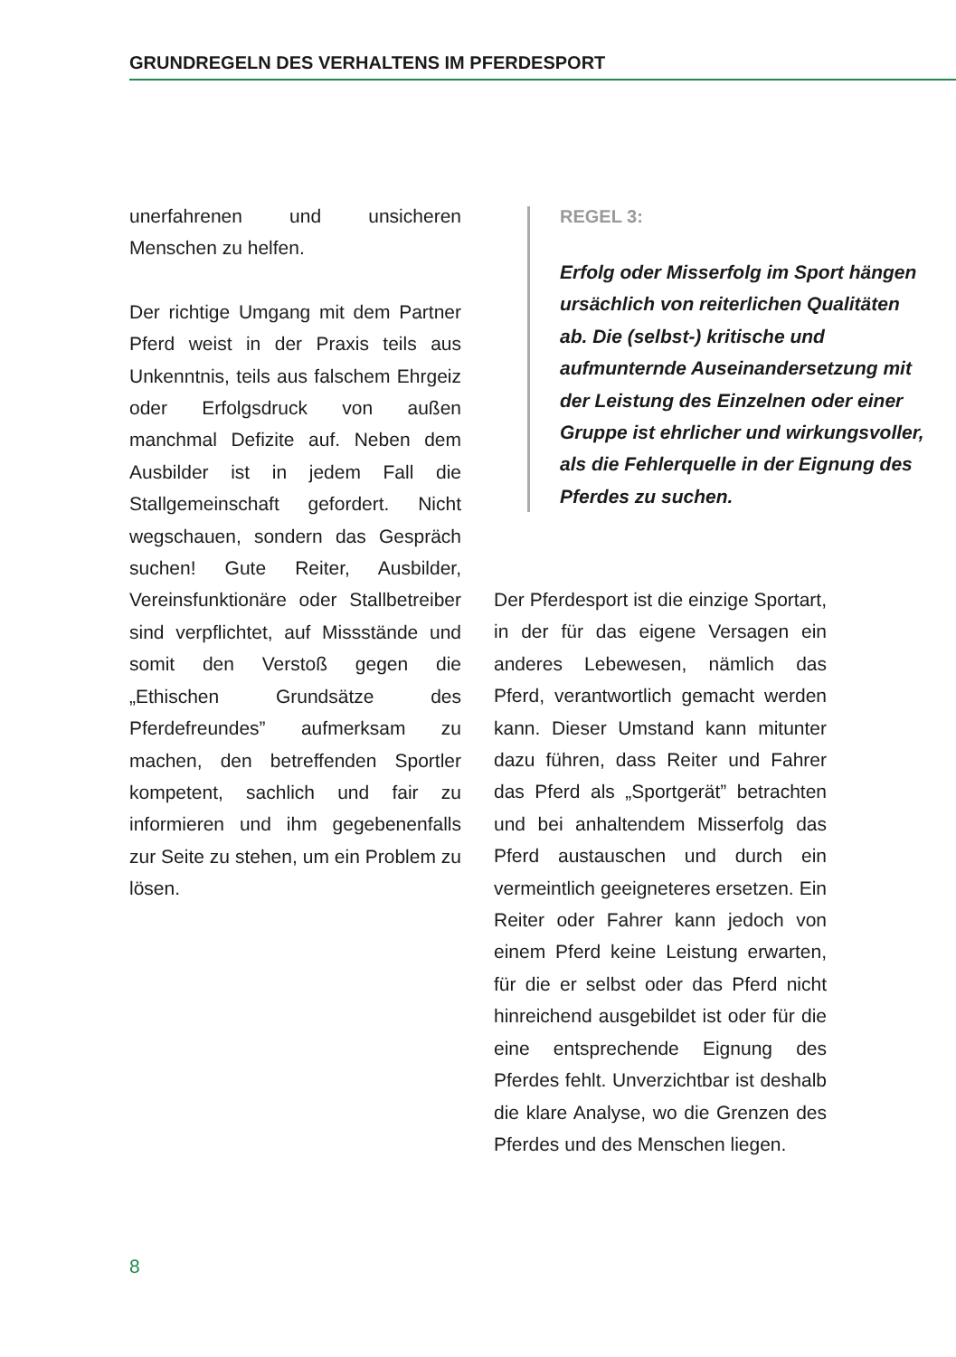GRUNDREGELN DES VERHALTENS IM PFERDESPORT
unerfahrenen und unsicheren Menschen zu helfen.
Der richtige Umgang mit dem Partner Pferd weist in der Praxis teils aus Unkenntnis, teils aus falschem Ehrgeiz oder Erfolgsdruck von außen manchmal Defizite auf. Neben dem Ausbilder ist in jedem Fall die Stallgemeinschaft gefordert. Nicht wegschauen, sondern das Gespräch suchen! Gute Reiter, Ausbilder, Vereinsfunktionäre oder Stallbetreiber sind verpflichtet, auf Missstände und somit den Verstoß gegen die „Ethischen Grundsätze des Pferdefreundes” aufmerksam zu machen, den betreffenden Sportler kompetent, sachlich und fair zu informieren und ihm gegebenenfalls zur Seite zu stehen, um ein Problem zu lösen.
REGEL 3:
Erfolg oder Misserfolg im Sport hängen ursächlich von reiterlichen Qualitäten ab. Die (selbst-) kritische und aufmunternde Auseinandersetzung mit der Leistung des Einzelnen oder einer Gruppe ist ehrlicher und wirkungsvoller, als die Fehlerquelle in der Eignung des Pferdes zu suchen.
Der Pferdesport ist die einzige Sportart, in der für das eigene Versagen ein anderes Lebewesen, nämlich das Pferd, verantwortlich gemacht werden kann. Dieser Umstand kann mitunter dazu führen, dass Reiter und Fahrer das Pferd als „Sportgerät” betrachten und bei anhaltendem Misserfolg das Pferd austauschen und durch ein vermeintlich geeigneteres ersetzen. Ein Reiter oder Fahrer kann jedoch von einem Pferd keine Leistung erwarten, für die er selbst oder das Pferd nicht hinreichend ausgebildet ist oder für die eine entsprechende Eignung des Pferdes fehlt. Unverzichtbar ist deshalb die klare Analyse, wo die Grenzen des Pferdes und des Menschen liegen.
8